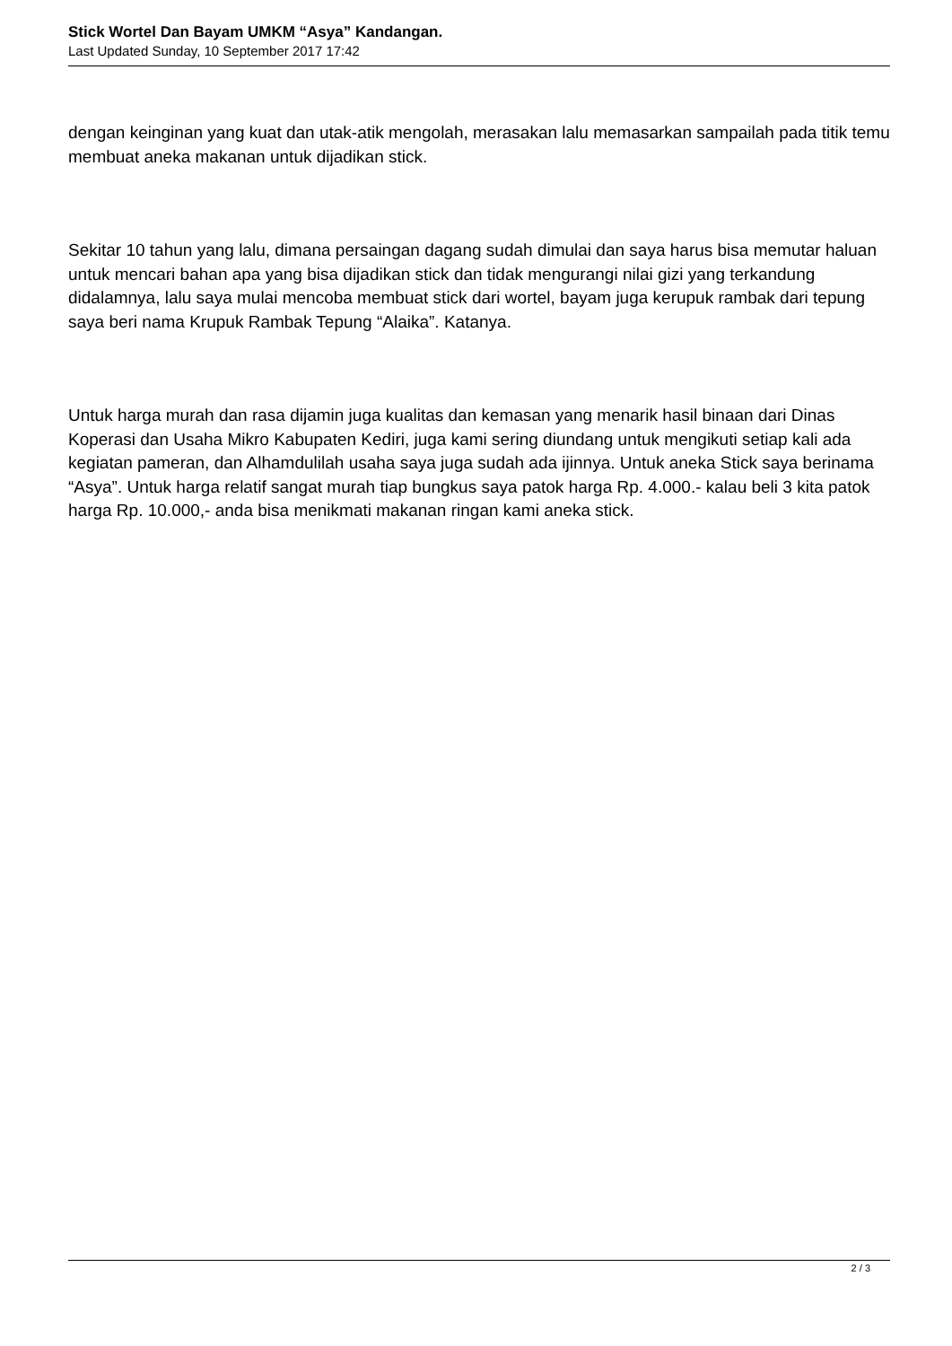Stick Wortel Dan Bayam UMKM “Asya” Kandangan.
Last Updated Sunday, 10 September 2017 17:42
dengan keinginan yang kuat dan utak-atik mengolah, merasakan lalu memasarkan sampailah pada titik temu membuat aneka makanan untuk dijadikan stick.
Sekitar 10 tahun yang lalu, dimana persaingan dagang sudah dimulai dan saya harus bisa memutar haluan untuk mencari bahan apa yang bisa dijadikan stick dan tidak mengurangi nilai gizi yang terkandung didalamnya, lalu saya mulai mencoba membuat stick dari wortel, bayam juga kerupuk rambak dari tepung saya beri nama Krupuk Rambak Tepung “Alaika”. Katanya.
Untuk harga murah dan rasa dijamin juga kualitas dan kemasan yang menarik hasil binaan dari Dinas Koperasi dan Usaha Mikro Kabupaten Kediri, juga kami sering diundang untuk mengikuti setiap kali ada kegiatan pameran, dan Alhamdulilah usaha saya juga sudah ada ijinnya. Untuk aneka Stick saya berinama “Asya”. Untuk harga relatif sangat murah tiap bungkus saya patok harga Rp. 4.000.- kalau beli 3 kita patok harga Rp. 10.000,- anda bisa menikmati makanan ringan kami aneka stick.
2 / 3